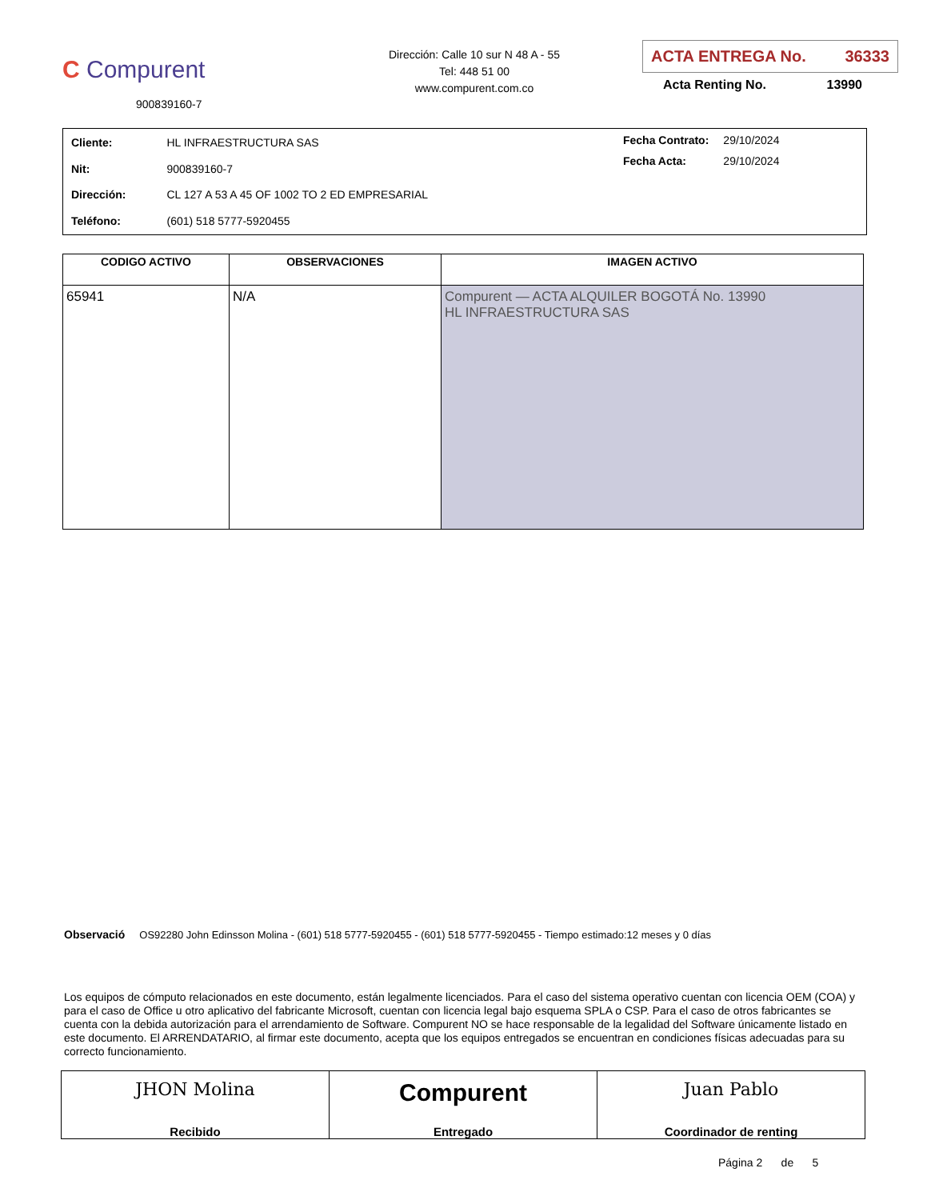C Compurent
900839160-7
Dirección: Calle 10 sur N 48 A - 55
Tel: 448 51 00
www.compurent.com.co
ACTA ENTREGA No. 36333
Acta Renting No. 13990
| Cliente: | HL INFRAESTRUCTURA SAS |
| Nit: | 900839160-7 |
| Dirección: | CL 127 A 53 A 45 OF 1002 TO 2 ED EMPRESARIAL |
| Teléfono: | (601) 518 5777-5920455 |
| Fecha Contrato: | 29/10/2024 |
| Fecha Acta: | 29/10/2024 |
| CODIGO ACTIVO | OBSERVACIONES | IMAGEN ACTIVO |
| --- | --- | --- |
| 65941 | N/A | Compurent — ACTA ALQUILER BOGOTÁ No. 13990 HL INFRAESTRUCTURA SAS |
Observació OS92280 John Edinsson Molina - (601) 518 5777-5920455 - (601) 518 5777-5920455 - Tiempo estimado:12 meses y 0 días
Los equipos de cómputo relacionados en este documento, están legalmente licenciados. Para el caso del sistema operativo cuentan con licencia OEM (COA) y para el caso de Office u otro aplicativo del fabricante Microsoft, cuentan con licencia legal bajo esquema SPLA o CSP. Para el caso de otros fabricantes se cuenta con la debida autorización para el arrendamiento de Software. Compurent NO se hace responsable de la legalidad del Software únicamente listado en este documento. El ARRENDATARIO, al firmar este documento, acepta que los equipos entregados se encuentran en condiciones físicas adecuadas para su correcto funcionamiento.
JHON Molina
Recibido
Compurent
Entregado
Juan Pablo
Coordinador de renting
Página 2 de 5